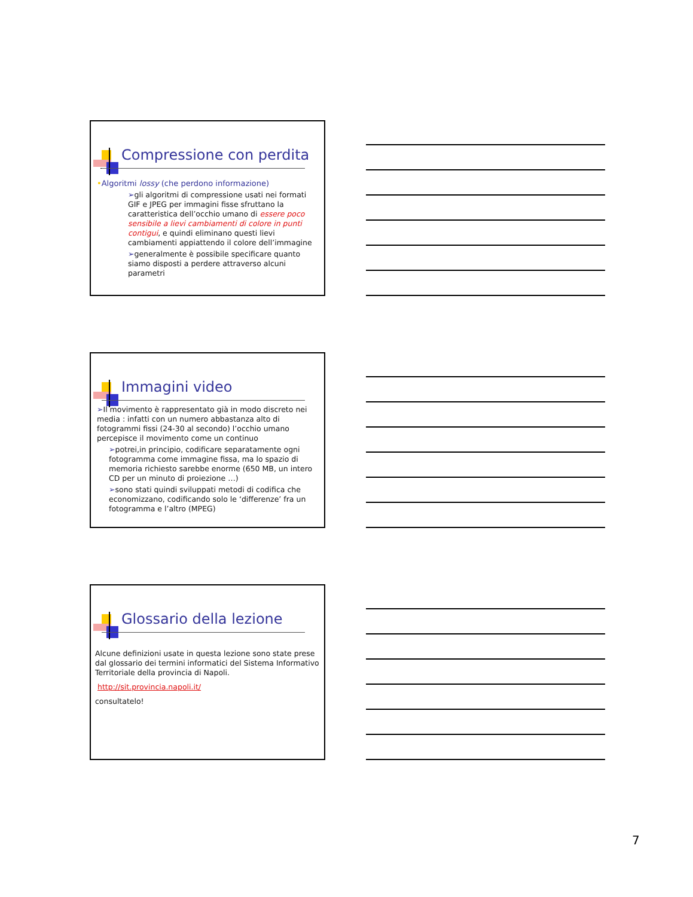Compressione con perdita
•Algoritmi lossy (che perdono informazione)
➢gli algoritmi di compressione usati nei formati GIF e JPEG per immagini fisse sfruttano la caratteristica dell’occhio umano di essere poco sensibile a lievi cambiamenti di colore in punti contigui, e quindi eliminano questi lievi cambiamenti appiattendo il colore dell’immagine
➢generalmente è possibile specificare quanto siamo disposti a perdere attraverso alcuni parametri
Immagini video
➢Il movimento è rappresentato già in modo discreto nei media : infatti con un numero abbastanza alto di fotogrammi fissi (24-30 al secondo) l’occhio umano percepisce il movimento come un continuo
➢potrei,in principio, codificare separatamente ogni fotogramma come immagine fissa, ma lo spazio di memoria richiesto sarebbe enorme (650 MB, un intero CD per un minuto di proiezione …)
➢sono stati quindi sviluppati metodi di codifica che economizzano, codificando solo le ‘differenze’ fra un fotogramma e l’altro (MPEG)
Glossario della lezione
Alcune definizioni usate in questa lezione sono state prese dal glossario dei termini informatici del Sistema Informativo Territoriale della provincia di Napoli.
http://sit.provincia.napoli.it/
consultatelo!
7